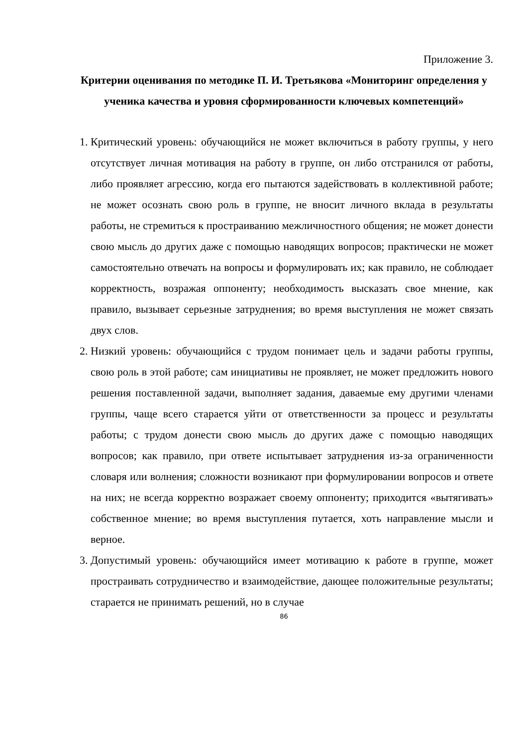Приложение 3.
Критерии оценивания по методике П. И. Третьякова «Мониторинг определения у ученика качества и уровня сформированности ключевых компетенций»
1. Критический уровень: обучающийся не может включиться в работу группы, у него отсутствует личная мотивация на работу в группе, он либо отстранился от работы, либо проявляет агрессию, когда его пытаются задействовать в коллективной работе; не может осознать свою роль в группе, не вносит личного вклада в результаты работы, не стремиться к простраиванию межличностного общения; не может донести свою мысль до других даже с помощью наводящих вопросов; практически не может самостоятельно отвечать на вопросы и формулировать их; как правило, не соблюдает корректность, возражая оппоненту; необходимость высказать свое мнение, как правило, вызывает серьезные затруднения; во время выступления не может связать двух слов.
2. Низкий уровень: обучающийся с трудом понимает цель и задачи работы группы, свою роль в этой работе; сам инициативы не проявляет, не может предложить нового решения поставленной задачи, выполняет задания, даваемые ему другими членами группы, чаще всего старается уйти от ответственности за процесс и результаты работы; с трудом донести свою мысль до других даже с помощью наводящих вопросов; как правило, при ответе испытывает затруднения из-за ограниченности словаря или волнения; сложности возникают при формулировании вопросов и ответе на них; не всегда корректно возражает своему оппоненту; приходится «вытягивать» собственное мнение; во время выступления путается, хоть направление мысли и верное.
3. Допустимый уровень: обучающийся имеет мотивацию к работе в группе, может простраивать сотрудничество и взаимодействие, дающее положительные результаты; старается не принимать решений, но в случае
86